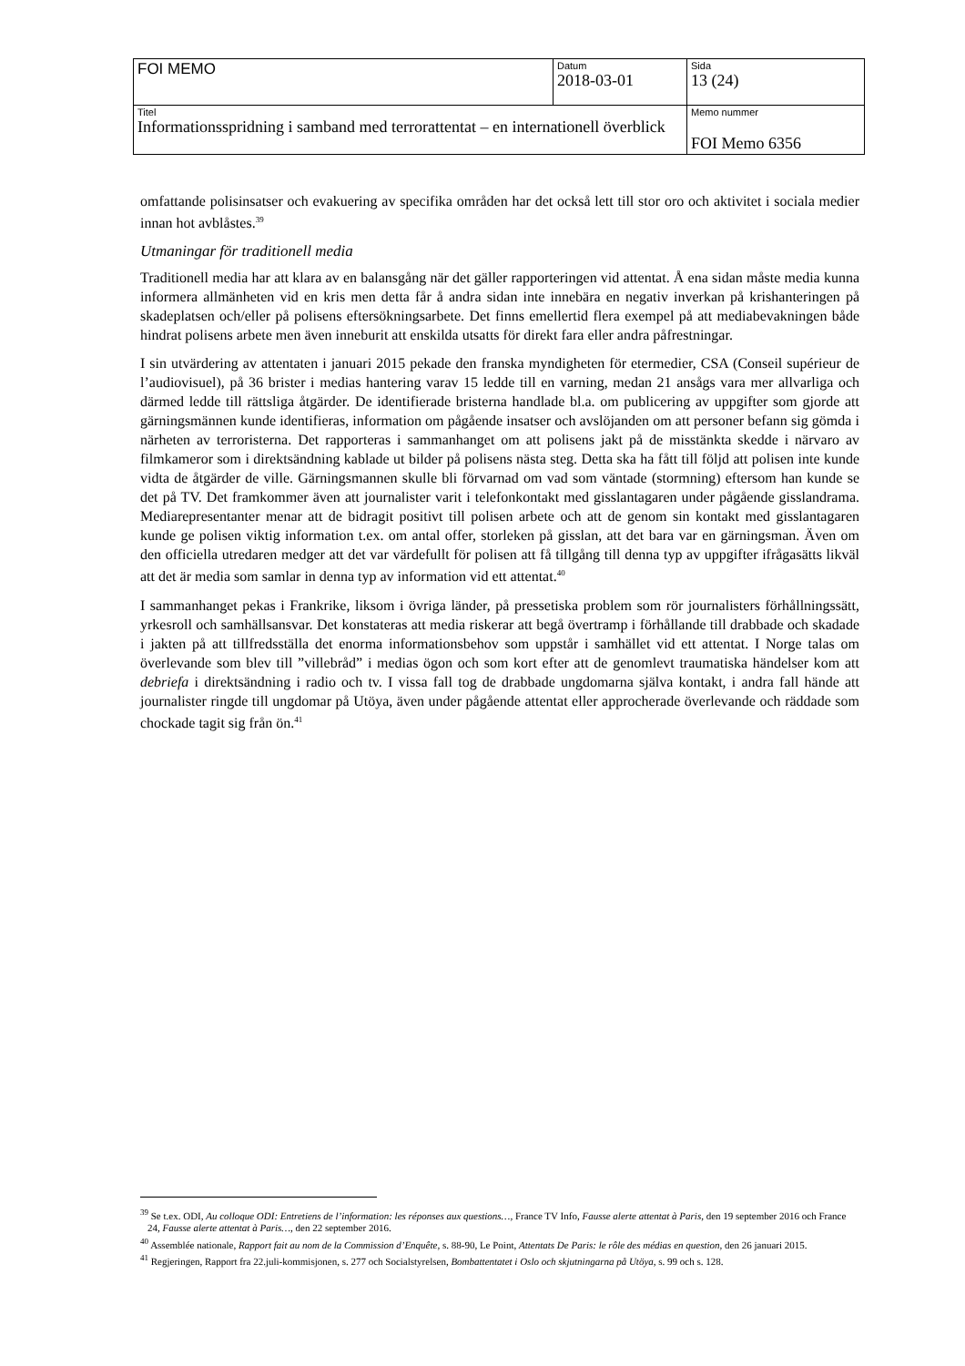| FOI MEMO | Datum 2018-03-01 | Sida 13 (24) |
| Titel Informationsspridning i samband med terrorattentat – en internationell överblick | | Memo nummer FOI Memo 6356 |
omfattande polisinsatser och evakuering av specifika områden har det också lett till stor oro och aktivitet i sociala medier innan hot avblåstes.<sup>39</sup>
Utmaningar för traditionell media
Traditionell media har att klara av en balansgång när det gäller rapporteringen vid attentat. Å ena sidan måste media kunna informera allmänheten vid en kris men detta får å andra sidan inte innebära en negativ inverkan på krishanteringen på skadeplatsen och/eller på polisens eftersökningsarbete. Det finns emellertid flera exempel på att mediabevakningen både hindrat polisens arbete men även inneburit att enskilda utsatts för direkt fara eller andra påfrestningar.
I sin utvärdering av attentaten i januari 2015 pekade den franska myndigheten för etermedier, CSA (Conseil supérieur de l’audiovisuel), på 36 brister i medias hantering varav 15 ledde till en varning, medan 21 ansågs vara mer allvarliga och därmed ledde till rättsliga åtgärder. De identifierade bristerna handlade bl.a. om publicering av uppgifter som gjorde att gärningsmännen kunde identifieras, information om pågående insatser och avslöjanden om att personer befann sig gömda i närheten av terroristerna. Det rapporteras i sammanhanget om att polisens jakt på de misstänkta skedde i närvaro av filmkameror som i direktsändning kablade ut bilder på polisens nästa steg. Detta ska ha fått till följd att polisen inte kunde vidta de åtgärder de ville. Gärningsmannen skulle bli förvarnad om vad som väntade (stormning) eftersom han kunde se det på TV. Det framkommer även att journalister varit i telefonkontakt med gisslantagaren under pågående gisslandrama. Mediarepresentanter menar att de bidragit positivt till polisen arbete och att de genom sin kontakt med gisslantagaren kunde ge polisen viktig information t.ex. om antal offer, storleken på gisslan, att det bara var en gärningsman. Även om den officiella utredaren medger att det var värdefullt för polisen att få tillgång till denna typ av uppgifter ifrågasätts likväl att det är media som samlar in denna typ av information vid ett attentat.<sup>40</sup>
I sammanhanget pekas i Frankrike, liksom i övriga länder, på pressetiska problem som rör journalisters förhållningssätt, yrkesroll och samhällsansvar. Det konstateras att media riskerar att begå övertramp i förhållande till drabbade och skadade i jakten på att tillfredsställa det enorma informationsbehov som uppstår i samhället vid ett attentat. I Norge talas om överlevande som blev till ”villebråd” i medias ögon och som kort efter att de genomlevt traumatiska händelser kom att debriefa i direktsändning i radio och tv. I vissa fall tog de drabbade ungdomarna själva kontakt, i andra fall hände att journalister ringde till ungdomar på Utöya, även under pågående attentat eller approcherade överlevande och räddade som chockade tagit sig från ön.<sup>41</sup>
<sup>39</sup> Se t.ex. ODI, Au colloque ODI: Entretiens de l’information: les réponses aux questions…, France TV Info, Fausse alerte attentat à Paris, den 19 september 2016 och France 24, Fausse alerte attentat à Paris…, den 22 september 2016.
<sup>40</sup> Assemblée nationale, Rapport fait au nom de la Commission d’Enquête, s. 88-90, Le Point, Attentats De Paris: le rôle des médias en question, den 26 januari 2015.
<sup>41</sup> Regjeringen, Rapport fra 22.juli-kommisjonen, s. 277 och Socialstyrelsen, Bombattentatet i Oslo och skjutningarna på Utöya, s. 99 och s. 128.